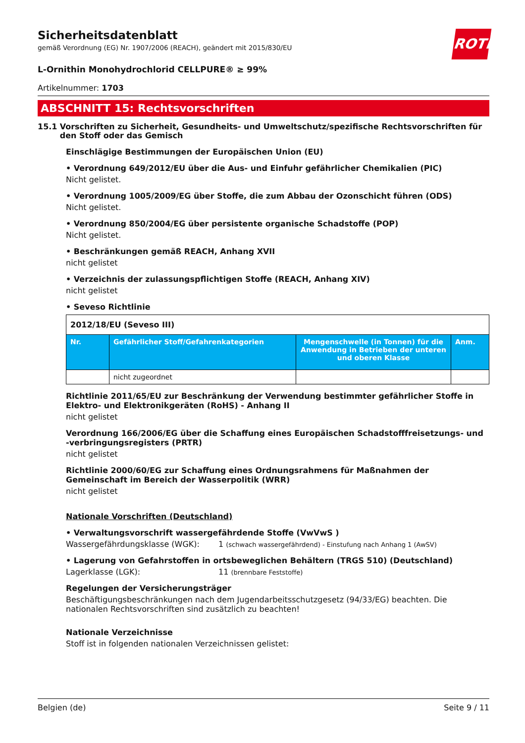ROTH
Sicherheitsdatenblatt
gemäß Verordnung (EG) Nr. 1907/2006 (REACH), geändert mit 2015/830/EU
L-Ornithin Monohydrochlorid CELLPURE® ≥ 99%
Artikelnummer: 1703
ABSCHNITT 15: Rechtsvorschriften
15.1 Vorschriften zu Sicherheit, Gesundheits- und Umweltschutz/spezifische Rechtsvorschriften für den Stoff oder das Gemisch
Einschlägige Bestimmungen der Europäischen Union (EU)
• Verordnung 649/2012/EU über die Aus- und Einfuhr gefährlicher Chemikalien (PIC)
Nicht gelistet.
• Verordnung 1005/2009/EG über Stoffe, die zum Abbau der Ozonschicht führen (ODS)
Nicht gelistet.
• Verordnung 850/2004/EG über persistente organische Schadstoffe (POP)
Nicht gelistet.
• Beschränkungen gemäß REACH, Anhang XVII
nicht gelistet
• Verzeichnis der zulassungspflichtigen Stoffe (REACH, Anhang XIV)
nicht gelistet
• Seveso Richtlinie
| 2012/18/EU (Seveso III) | | | |
| Nr. | Gefährlicher Stoff/Gefahrenkategorien | Mengenschwelle (in Tonnen) für die Anwendung in Betrieben der unteren und oberen Klasse | Anm. |
| | nicht zugeordnet | | |
Richtlinie 2011/65/EU zur Beschränkung der Verwendung bestimmter gefährlicher Stoffe in Elektro- und Elektronikgeräten (RoHS) - Anhang II
nicht gelistet
Verordnung 166/2006/EG über die Schaffung eines Europäischen Schadstofffreisetzungs- und -verbringungsregisters (PRTR)
nicht gelistet
Richtlinie 2000/60/EG zur Schaffung eines Ordnungsrahmens für Maßnahmen der Gemeinschaft im Bereich der Wasserpolitik (WRR)
nicht gelistet
Nationale Vorschriften (Deutschland)
• Verwaltungsvorschrift wassergefährdende Stoffe (VwVwS )
Wassergefährdungsklasse (WGK): 1 (schwach wassergefährdend) - Einstufung nach Anhang 1 (AwSV)
• Lagerung von Gefahrstoffen in ortsbeweglichen Behältern (TRGS 510) (Deutschland)
Lagerklasse (LGK): 11 (brennbare Feststoffe)
Regelungen der Versicherungsträger
Beschäftigungsbeschränkungen nach dem Jugendarbeitsschutzgesetz (94/33/EG) beachten. Die nationalen Rechtsvorschriften sind zusätzlich zu beachten!
Nationale Verzeichnisse
Stoff ist in folgenden nationalen Verzeichnissen gelistet:
Belgien (de) Seite 9 / 11